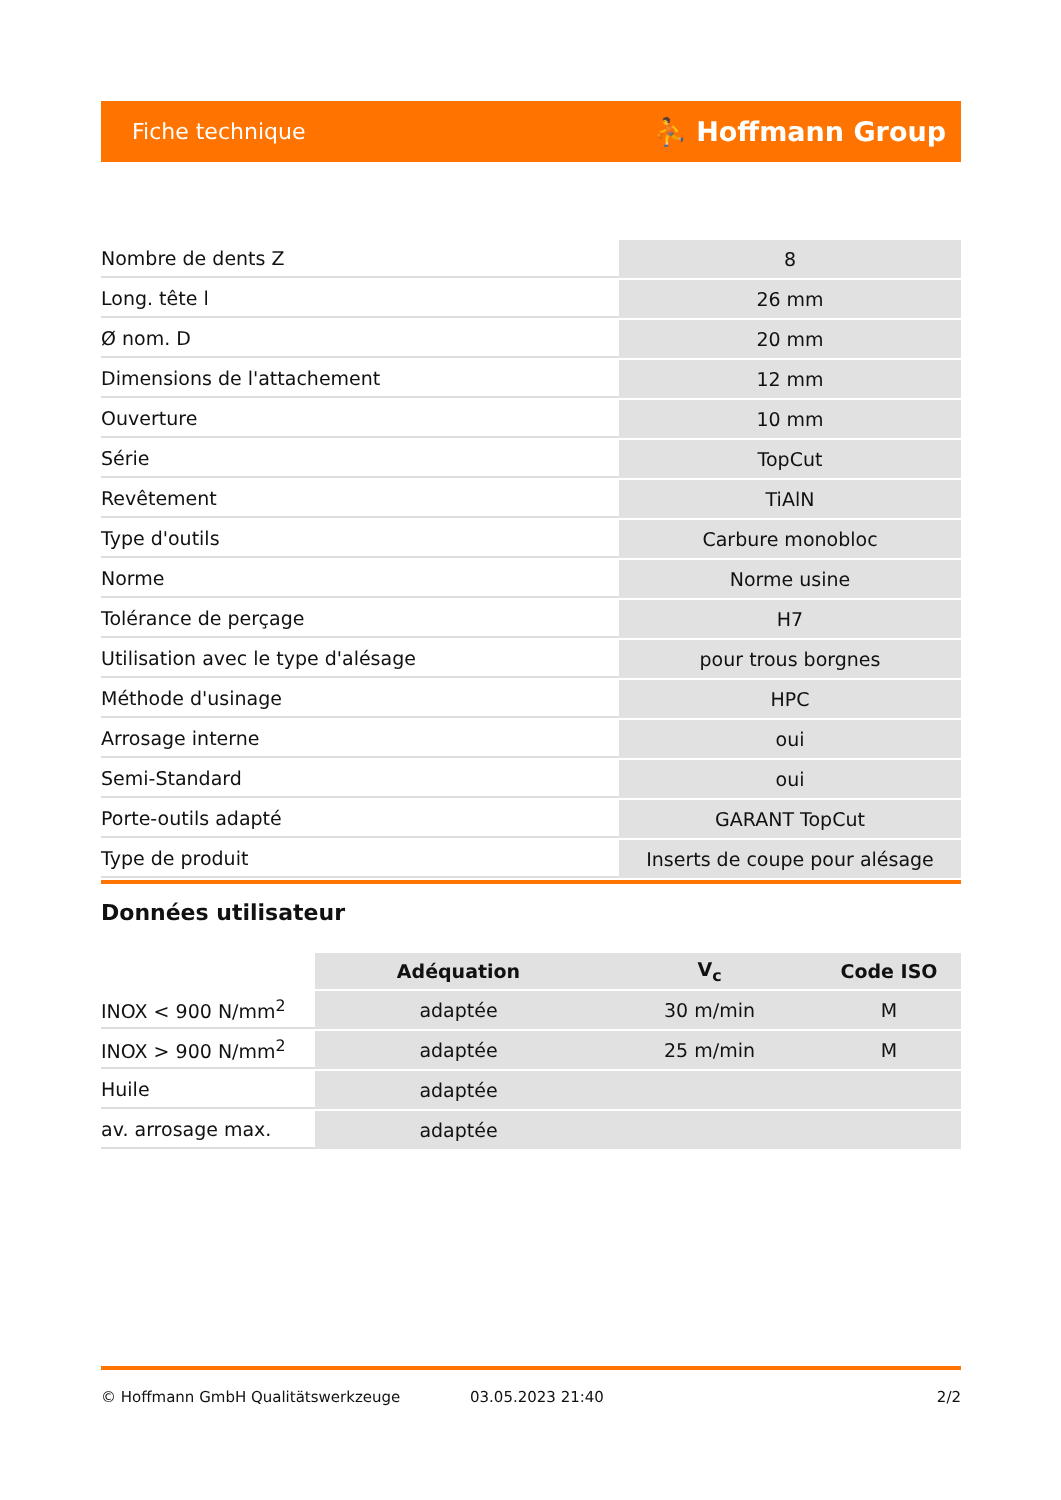Fiche technique ⛹ Hoffmann Group
| Nombre de dents Z | 8 |
| Long. tête l | 26 mm |
| Ø nom. D | 20 mm |
| Dimensions de l'attachement | 12 mm |
| Ouverture | 10 mm |
| Série | TopCut |
| Revêtement | TiAlN |
| Type d'outils | Carbure monobloc |
| Norme | Norme usine |
| Tolérance de perçage | H7 |
| Utilisation avec le type d'alésage | pour trous borgnes |
| Méthode d'usinage | HPC |
| Arrosage interne | oui |
| Semi-Standard | oui |
| Porte-outils adapté | GARANT TopCut |
| Type de produit | Inserts de coupe pour alésage |
Données utilisateur
| | Adéquation | V<sub>c</sub> | Code ISO |
| --- | --- | --- | --- |
| INOX < 900 N/mm<sup>2</sup> | adaptée | 30 m/min | M |
| INOX > 900 N/mm<sup>2</sup> | adaptée | 25 m/min | M |
| Huile | adaptée | | |
| av. arrosage max. | adaptée | | |
© Hoffmann GmbH Qualitätswerkzeuge 03.05.2023 21:40 2/2